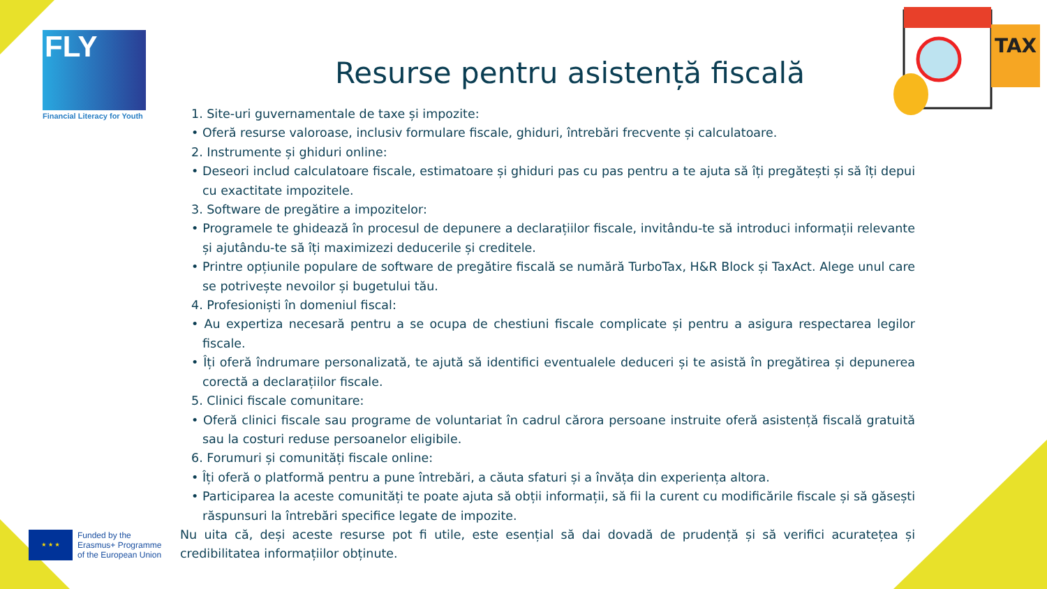FLY
Financial Literacy for Youth
TAX
Resurse pentru asistență fiscală
1. Site-uri guvernamentale de taxe și impozite:
• Oferă resurse valoroase, inclusiv formulare fiscale, ghiduri, întrebări frecvente și calculatoare.
2. Instrumente și ghiduri online:
• Deseori includ calculatoare fiscale, estimatoare și ghiduri pas cu pas pentru a te ajuta să îți pregătești și să îți depui cu exactitate impozitele.
3. Software de pregătire a impozitelor:
• Programele te ghidează în procesul de depunere a declarațiilor fiscale, invitându-te să introduci informații relevante și ajutându-te să îți maximizezi deducerile și creditele.
• Printre opțiunile populare de software de pregătire fiscală se numără TurboTax, H&R Block și TaxAct. Alege unul care se potrivește nevoilor și bugetului tău.
4. Profesioniști în domeniul fiscal:
• Au expertiza necesară pentru a se ocupa de chestiuni fiscale complicate și pentru a asigura respectarea legilor fiscale.
• Îți oferă îndrumare personalizată, te ajută să identifici eventualele deduceri și te asistă în pregătirea și depunerea corectă a declarațiilor fiscale.
5. Clinici fiscale comunitare:
• Oferă clinici fiscale sau programe de voluntariat în cadrul cărora persoane instruite oferă asistență fiscală gratuită sau la costuri reduse persoanelor eligibile.
6. Forumuri și comunități fiscale online:
• Îți oferă o platformă pentru a pune întrebări, a căuta sfaturi și a învăța din experiența altora.
• Participarea la aceste comunități te poate ajuta să obții informații, să fii la curent cu modificările fiscale și să găsești răspunsuri la întrebări specifice legate de impozite.
Nu uita că, deși aceste resurse pot fi utile, este esențial să dai dovadă de prudență și să verifici acuratețea și credibilitatea informațiilor obținute.
★ ★ ★
Funded by the
Erasmus+ Programme
of the European Union